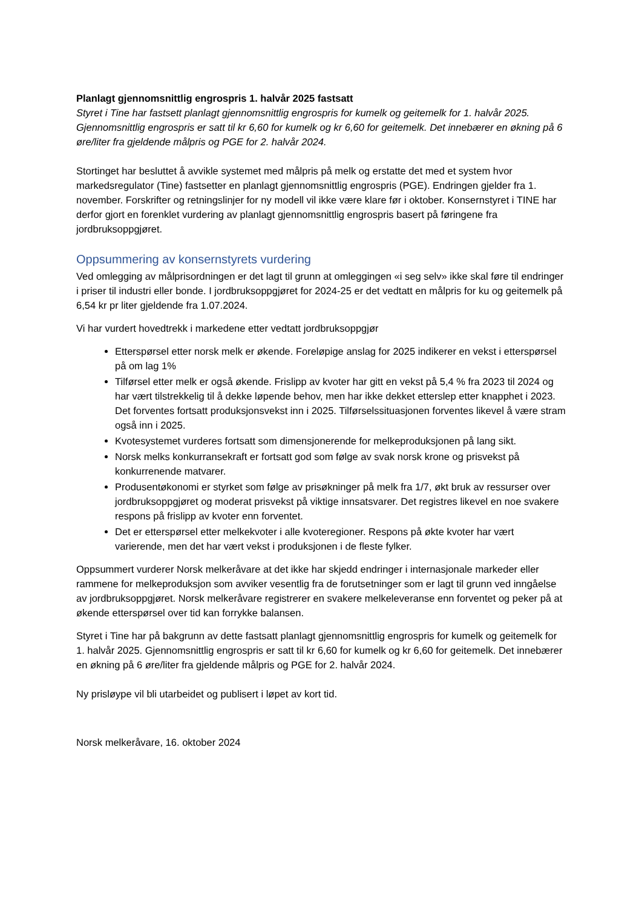Planlagt gjennomsnittlig engrospris 1. halvår 2025 fastsatt
Styret i Tine har fastsett planlagt gjennomsnittlig engrospris for kumelk og geitemelk for 1. halvår 2025. Gjennomsnittlig engrospris er satt til kr 6,60 for kumelk og kr 6,60 for geitemelk. Det innebærer en økning på 6 øre/liter fra gjeldende målpris og PGE for 2. halvår 2024.
Stortinget har besluttet å avvikle systemet med målpris på melk og erstatte det med et system hvor markedsregulator (Tine) fastsetter en planlagt gjennomsnittlig engrospris (PGE). Endringen gjelder fra 1. november. Forskrifter og retningslinjer for ny modell vil ikke være klare før i oktober. Konsernstyret i TINE har derfor gjort en forenklet vurdering av planlagt gjennomsnittlig engrospris basert på føringene fra jordbruksoppgjøret.
Oppsummering av konsernstyrets vurdering
Ved omlegging av målprisordningen er det lagt til grunn at omleggingen «i seg selv» ikke skal føre til endringer i priser til industri eller bonde. I jordbruksoppgjøret for 2024-25 er det vedtatt en målpris for ku og geitemelk på 6,54 kr pr liter gjeldende fra 1.07.2024.
Vi har vurdert hovedtrekk i markedene etter vedtatt jordbruksoppgjør
Etterspørsel etter norsk melk er økende. Foreløpige anslag for 2025 indikerer en vekst i etterspørsel på om lag 1%
Tilførsel etter melk er også økende. Frislipp av kvoter har gitt en vekst på 5,4 % fra 2023 til 2024 og har vært tilstrekkelig til å dekke løpende behov, men har ikke dekket etterslep etter knapphet i 2023. Det forventes fortsatt produksjonsvekst inn i 2025. Tilførselssituasjonen forventes likevel å være stram også inn i 2025.
Kvotesystemet vurderes fortsatt som dimensjonerende for melkeproduksjonen på lang sikt.
Norsk melks konkurransekraft er fortsatt god som følge av svak norsk krone og prisvekst på konkurrenende matvarer.
Produsentøkonomi er styrket som følge av prisøkninger på melk fra 1/7, økt bruk av ressurser over jordbruksoppgjøret og moderat prisvekst på viktige innsatsvarer. Det registres likevel en noe svakere respons på frislipp av kvoter enn forventet.
Det er etterspørsel etter melkekvoter i alle kvoteregioner. Respons på økte kvoter har vært varierende, men det har vært vekst i produksjonen i de fleste fylker.
Oppsummert vurderer Norsk melkeråvare at det ikke har skjedd endringer i internasjonale markeder eller rammene for melkeproduksjon som avviker vesentlig fra de forutsetninger som er lagt til grunn ved inngåelse av jordbruksoppgjøret. Norsk melkeråvare registrerer en svakere melkeleveranse enn forventet og peker på at økende etterspørsel over tid kan forrykke balansen.
Styret i Tine har på bakgrunn av dette fastsatt planlagt gjennomsnittlig engrospris for kumelk og geitemelk for 1. halvår 2025. Gjennomsnittlig engrospris er satt til kr 6,60 for kumelk og kr 6,60 for geitemelk. Det innebærer en økning på 6 øre/liter fra gjeldende målpris og PGE for 2. halvår 2024.
Ny prisløype vil bli utarbeidet og publisert i løpet av kort tid.
Norsk melkeråvare, 16. oktober 2024